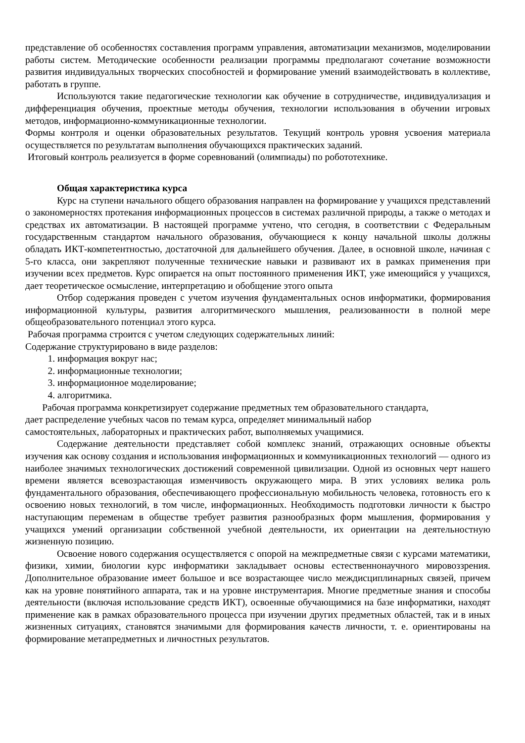представление об особенностях составления программ управления, автоматизации механизмов, моделировании работы систем. Методические особенности реализации программы предполагают сочетание возможности развития индивидуальных творческих способностей и формирование умений взаимодействовать в коллективе, работать в группе.
Используются такие педагогические технологии как обучение в сотрудничестве, индивидуализация и дифференциация обучения, проектные методы обучения, технологии использования в обучении игровых методов, информационно-коммуникационные технологии.
Формы контроля и оценки образовательных результатов. Текущий контроль уровня усвоения материала осуществляется по результатам выполнения обучающихся практических заданий.
Итоговый контроль реализуется в форме соревнований (олимпиады) по робототехнике.
Общая характеристика курса
Курс на ступени начального общего образования направлен на формирование у учащихся представлений о закономерностях протекания информационных процессов в системах различной природы, а также о методах и средствах их автоматизации. В настоящей программе учтено, что сегодня, в соответствии с Федеральным государственным стандартом начального образования, обучающиеся к концу начальной школы должны обладать ИКТ-компетентностью, достаточной для дальнейшего обучения. Далее, в основной школе, начиная с 5-го класса, они закрепляют полученные технические навыки и развивают их в рамках применения при изучении всех предметов. Курс опирается на опыт постоянного применения ИКТ, уже имеющийся у учащихся, дает теоретическое осмысление, интерпретацию и обобщение этого опыта
Отбор содержания проведен с учетом изучения фундаментальных основ информатики, формирования информационной культуры, развития алгоритмического мышления, реализованности в полной мере общеобразовательного потенциал этого курса.
Рабочая программа строится с учетом следующих содержательных линий:
Содержание структурировано в виде разделов:
1. информация вокруг нас;
2. информационные технологии;
3. информационное моделирование;
4. алгоритмика.
Рабочая программа конкретизирует содержание предметных тем образовательного стандарта,
дает распределение учебных часов по темам курса, определяет минимальный набор
самостоятельных, лабораторных и практических работ, выполняемых учащимися.
Содержание деятельности представляет собой комплекс знаний, отражающих основные объекты изучения как основу создания и использования информационных и коммуникационных технологий — одного из наиболее значимых технологических достижений современной цивилизации. Одной из основных черт нашего времени является всевозрастающая изменчивость окружающего мира. В этих условиях велика роль фундаментального образования, обеспечивающего профессиональную мобильность человека, готовность его к освоению новых технологий, в том числе, информационных. Необходимость подготовки личности к быстро наступающим переменам в обществе требует развития разнообразных форм мышления, формирования у учащихся умений организации собственной учебной деятельности, их ориентации на деятельностную жизненную позицию.
Освоение нового содержания осуществляется с опорой на межпредметные связи с курсами математики, физики, химии, биологии курс информатики закладывает основы естественнонаучного мировоззрения. Дополнительное образование имеет большое и все возрастающее число междисциплинарных связей, причем как на уровне понятийного аппарата, так и на уровне инструментария. Многие предметные знания и способы деятельности (включая использование средств ИКТ), освоенные обучающимися на базе информатики, находят применение как в рамках образовательного процесса при изучении других предметных областей, так и в иных жизненных ситуациях, становятся значимыми для формирования качеств личности, т. е. ориентированы на формирование метапредметных и личностных результатов.